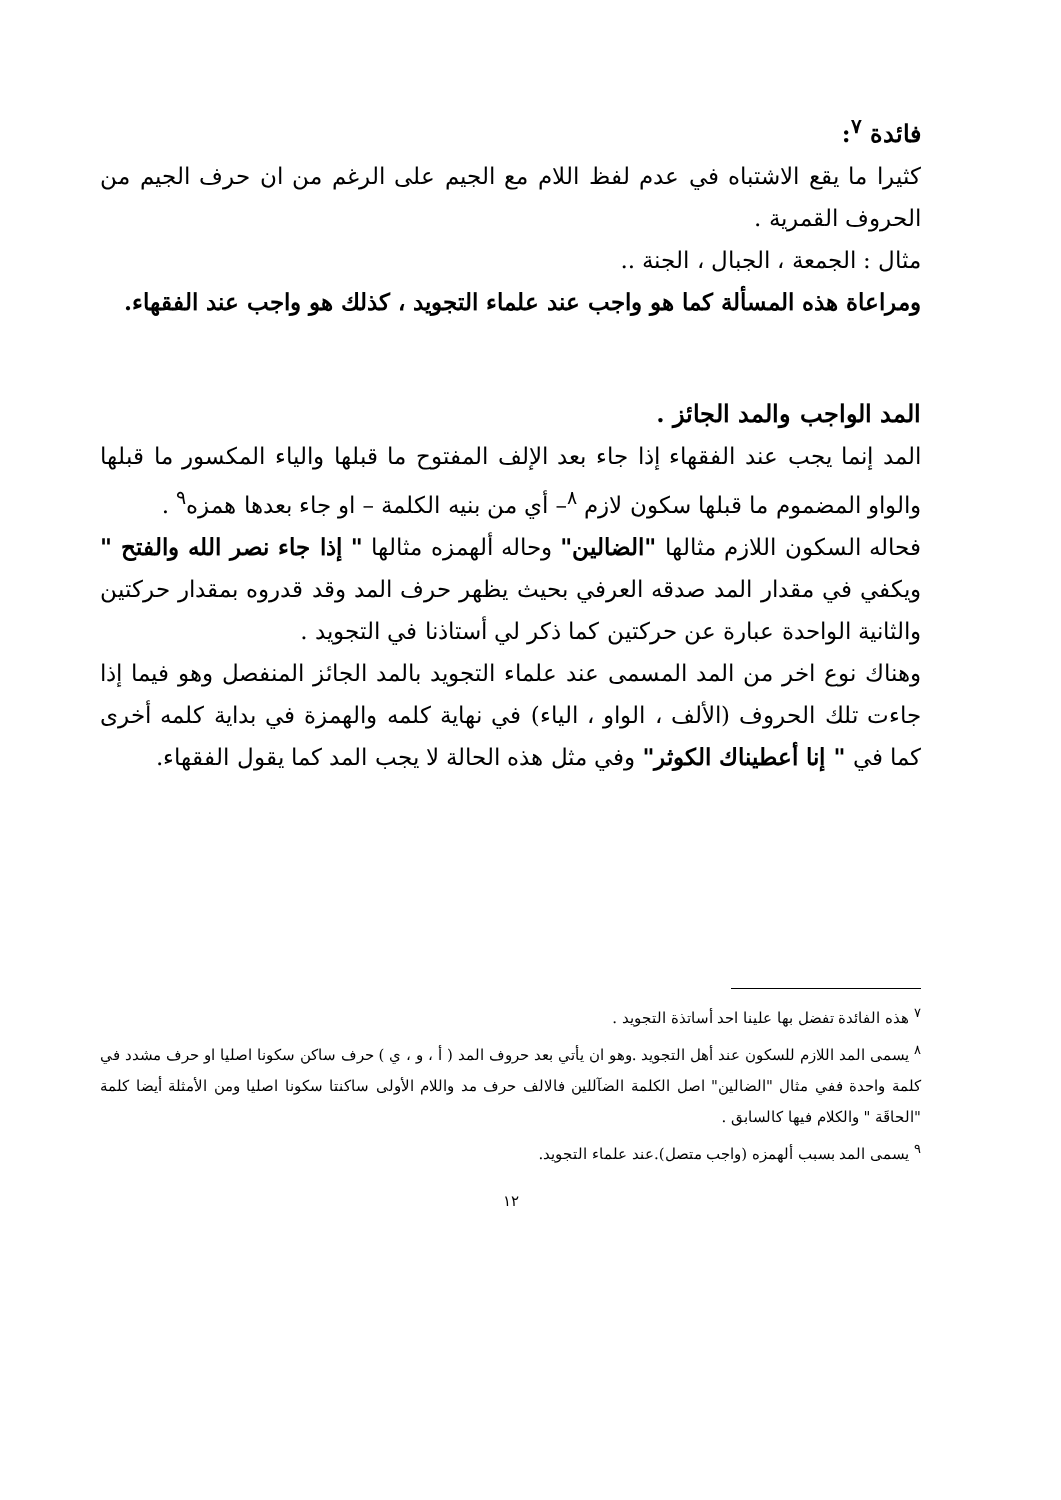فائدة <sup>٧</sup>:
كثيرا ما يقع الاشتباه في عدم لفظ اللام مع الجيم على الرغم من ان حرف الجيم من الحروف القمرية .
مثال : الجمعة ، الجبال ، الجنة ..
ومراعاة هذه المسألة كما هو واجب عند علماء التجويد ، كذلك هو واجب عند الفقهاء.
المد الواجب والمد الجائز .
المد إنما يجب عند الفقهاء إذا جاء بعد الإلف المفتوح ما قبلها والياء المكسور ما قبلها والواو المضموم ما قبلها سكون لازم <sup>٨</sup>– أي من بنيه الكلمة – او جاء بعدها همزه<sup>٩</sup> .
فحاله السكون اللازم مثالها "الضالين" وحاله ألهمزه مثالها " إذا جاء نصر الله والفتح " ويكفي في مقدار المد صدقه العرفي بحيث يظهر حرف المد وقد قدروه بمقدار حركتين والثانية الواحدة عبارة عن حركتين كما ذكر لي أستاذنا في التجويد .
وهناك نوع اخر من المد المسمى عند علماء التجويد بالمد الجائز المنفصل وهو فيما إذا جاءت تلك الحروف (الألف ، الواو ، الياء) في نهاية كلمه والهمزة في بداية كلمه أخرى كما في " إنا أعطيناك الكوثر" وفي مثل هذه الحالة لا يجب المد كما يقول الفقهاء.
<sup>٧</sup> هذه الفائدة تفضل بها علينا احد أساتذة التجويد .
<sup>٨</sup> يسمى المد اللازم للسكون عند أهل التجويد .وهو ان يأتي بعد حروف المد ( أ ، و ، ي ) حرف ساكن سكونا اصليا او حرف مشدد في كلمة واحدة ففي مثال "الضالين" اصل الكلمة الضآللين فالالف حرف مد واللام الأولى ساكنتا سكونا اصليا ومن الأمثلة أيضا كلمة "الحاقَة " والكلام فيها كالسابق .
<sup>٩</sup> يسمى المد بسبب ألهمزه (واجب متصل).عند علماء التجويد.
١٢